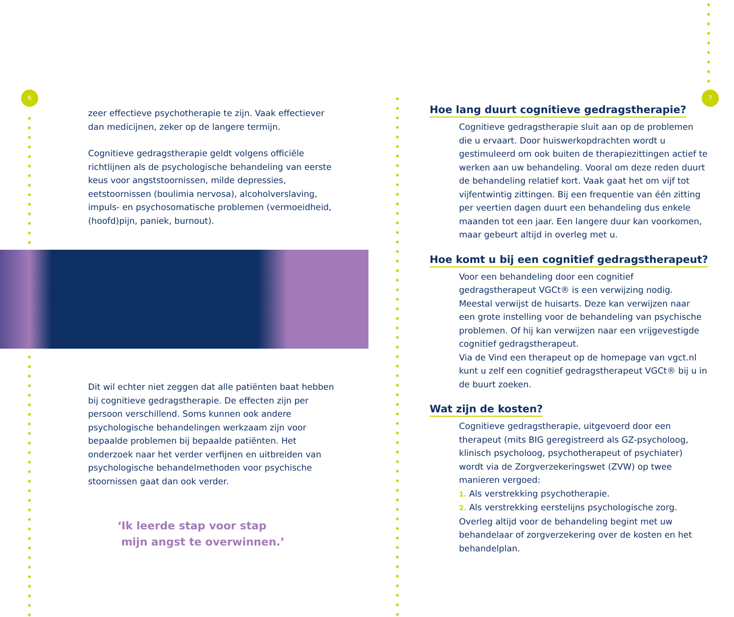6 7
zeer effectieve psychotherapie te zijn. Vaak effectiever dan medicijnen, zeker op de langere termijn.
Cognitieve gedragstherapie geldt volgens officiële richtlijnen als de psychologische behandeling van eerste keus voor angststoornissen, milde depressies, eetstoornissen (boulimia nervosa), alcoholverslaving, impuls- en psychosomatische problemen (vermoeidheid, (hoofd)pijn, paniek, burnout).
Dit wil echter niet zeggen dat alle patiënten baat hebben bij cognitieve gedragstherapie. De effecten zijn per persoon verschillend. Soms kunnen ook andere psychologische behandelingen werkzaam zijn voor bepaalde problemen bij bepaalde patiënten. Het onderzoek naar het verder verfijnen en uitbreiden van psychologische behandelmethoden voor psychische stoornissen gaat dan ook verder.
‘Ik leerde stap voor stap
mijn angst te overwinnen.’
Hoe lang duurt cognitieve gedragstherapie?
Cognitieve gedragstherapie sluit aan op de problemen die u ervaart. Door huiswerkopdrachten wordt u gestimuleerd om ook buiten de therapiezittingen actief te werken aan uw behandeling. Vooral om deze reden duurt de behandeling relatief kort. Vaak gaat het om vijf tot vijfentwintig zittingen. Bij een frequentie van één zitting per veertien dagen duurt een behandeling dus enkele maanden tot een jaar. Een langere duur kan voorkomen, maar gebeurt altijd in overleg met u.
Hoe komt u bij een cognitief gedragstherapeut?
Voor een behandeling door een cognitief gedragstherapeut VGCt® is een verwijzing nodig. Meestal verwijst de huisarts. Deze kan verwijzen naar een grote instelling voor de behandeling van psychische problemen. Of hij kan verwijzen naar een vrijgevestigde cognitief gedragstherapeut.
Via de Vind een therapeut op de homepage van vgct.nl kunt u zelf een cognitief gedragstherapeut VGCt® bij u in de buurt zoeken.
Wat zijn de kosten?
Cognitieve gedragstherapie, uitgevoerd door een therapeut (mits BIG geregistreerd als GZ-psycholoog, klinisch psycholoog, psychotherapeut of psychiater) wordt via de Zorgverzekeringswet (ZVW) op twee manieren vergoed:
1. Als verstrekking psychotherapie.
2. Als verstrekking eerstelijns psychologische zorg.
Overleg altijd voor de behandeling begint met uw behandelaar of zorgverzekering over de kosten en het behandelplan.